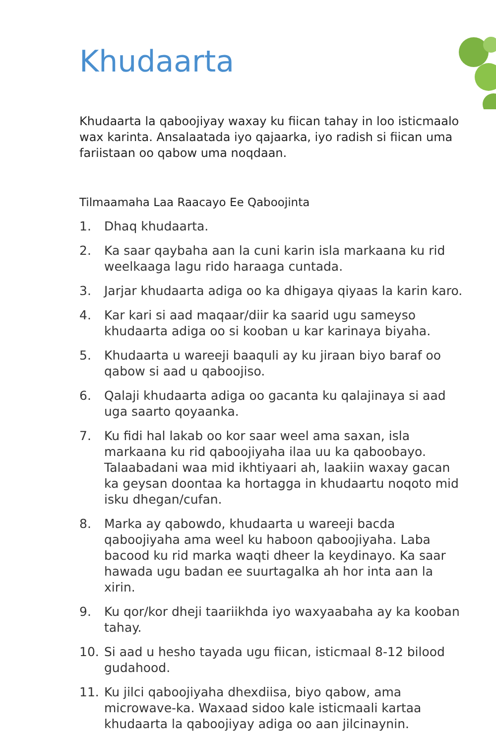Khudaarta
Khudaarta la qaboojiyay waxay ku fiican tahay in loo isticmaalo wax karinta. Ansalaatada iyo qajaarka, iyo radish si fiican uma fariistaan oo qabow uma noqdaan.
Tilmaamaha Laa Raacayo Ee Qaboojinta
1. Dhaq khudaarta.
2. Ka saar qaybaha aan la cuni karin isla markaana ku rid weelkaaga lagu rido haraaga cuntada.
3. Jarjar khudaarta adiga oo ka dhigaya qiyaas la karin karo.
4. Kar kari si aad maqaar/diir ka saarid ugu sameyso khudaarta adiga oo si kooban u kar karinaya biyaha.
5. Khudaarta u wareeji baaquli ay ku jiraan biyo baraf oo qabow si aad u qaboojiso.
6. Qalaji khudaarta adiga oo gacanta ku qalajinaya si aad uga saarto qoyaanka.
7. Ku fidi hal lakab oo kor saar weel ama saxan, isla markaana ku rid qaboojiyaha ilaa uu ka qaboobayo. Talaabadani waa mid ikhtiyaari ah, laakiin waxay gacan ka geysan doontaa ka hortagga in khudaartu noqoto mid isku dhegan/cufan.
8. Marka ay qabowdo, khudaarta u wareeji bacda qaboojiyaha ama weel ku haboon qaboojiyaha. Laba bacood ku rid marka waqti dheer la keydinayo. Ka saar hawada ugu badan ee suurtagalka ah hor inta aan la xirin.
9. Ku qor/kor dheji taariikhda iyo waxyaabaha ay ka kooban tahay.
10. Si aad u hesho tayada ugu fiican, isticmaal 8-12 bilood gudahood.
11. Ku jilci qaboojiyaha dhexdiisa, biyo qabow, ama microwave-ka. Waxaad sidoo kale isticmaali kartaa khudaarta la qaboojiyay adiga oo aan jilcinaynin.